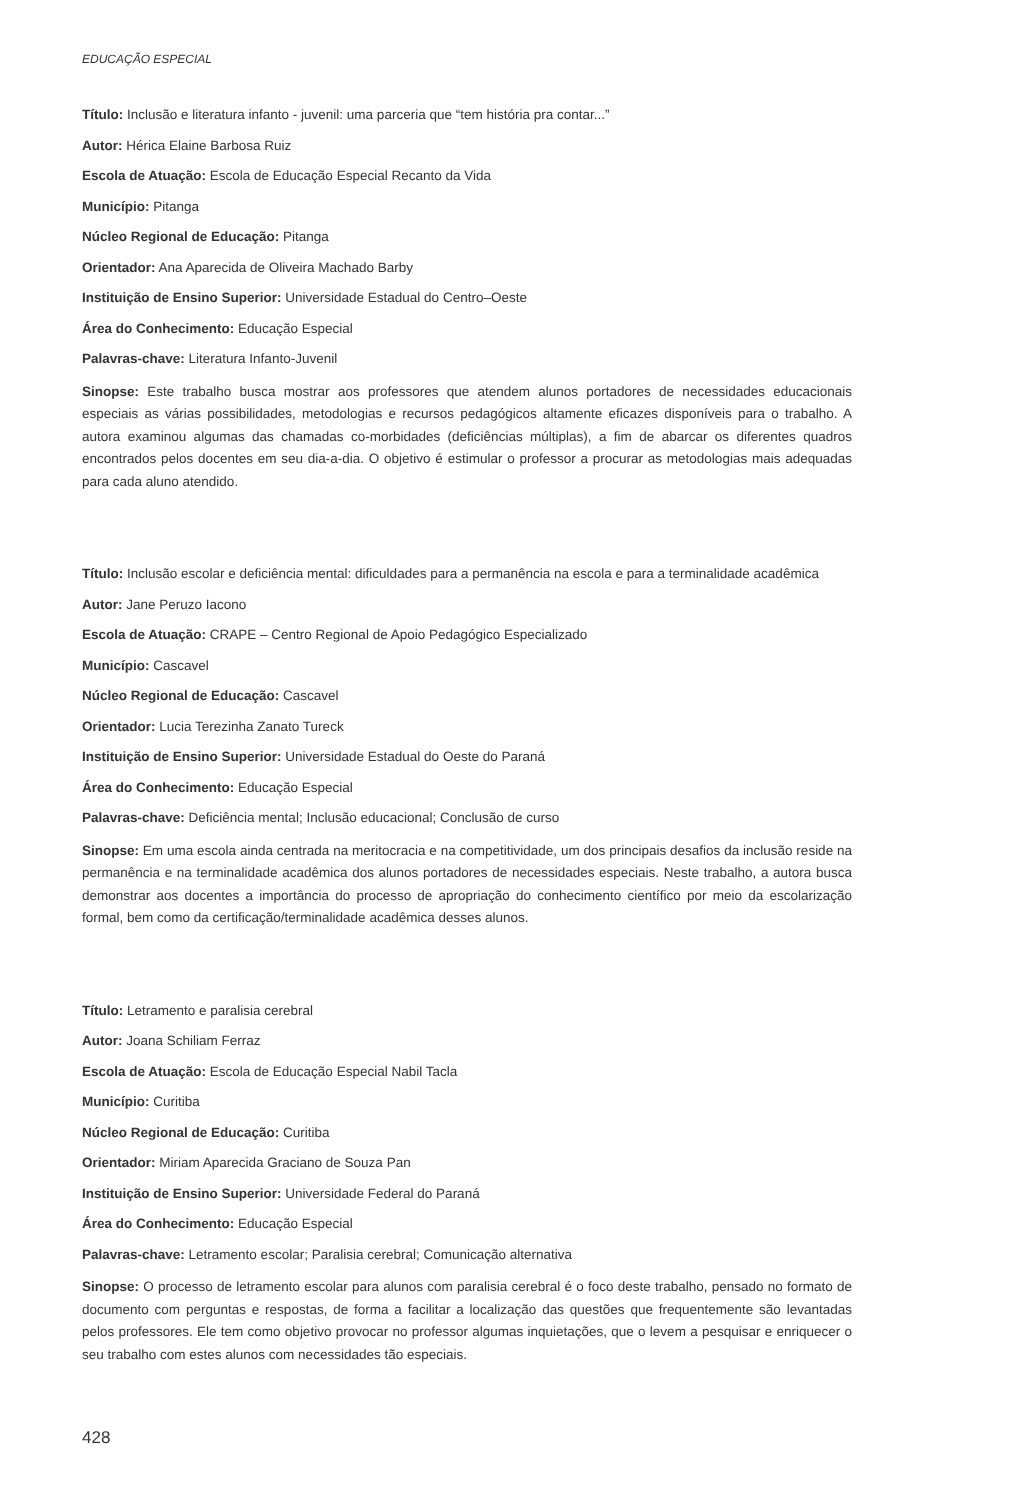EDUCAÇÃO ESPECIAL
Título: Inclusão e literatura infanto - juvenil: uma parceria que “tem história pra contar...”
Autor: Hérica Elaine Barbosa Ruiz
Escola de Atuação: Escola de Educação Especial Recanto da Vida
Município: Pitanga
Núcleo Regional de Educação: Pitanga
Orientador: Ana Aparecida de Oliveira Machado Barby
Instituição de Ensino Superior: Universidade Estadual do Centro–Oeste
Área do Conhecimento: Educação Especial
Palavras-chave: Literatura Infanto-Juvenil
Sinopse: Este trabalho busca mostrar aos professores que atendem alunos portadores de necessidades educacionais especiais as várias possibilidades, metodologias e recursos pedagógicos altamente eficazes disponíveis para o trabalho. A autora examinou algumas das chamadas co-morbidades (deficiências múltiplas), a fim de abarcar os diferentes quadros encontrados pelos docentes em seu dia-a-dia. O objetivo é estimular o professor a procurar as metodologias mais adequadas para cada aluno atendido.
Título: Inclusão escolar e deficiência mental: dificuldades para a permanência na escola e para a terminalidade acadêmica
Autor: Jane Peruzo Iacono
Escola de Atuação: CRAPE – Centro Regional de Apoio Pedagógico Especializado
Município: Cascavel
Núcleo Regional de Educação: Cascavel
Orientador: Lucia Terezinha Zanato Tureck
Instituição de Ensino Superior: Universidade Estadual do Oeste do Paraná
Área do Conhecimento: Educação Especial
Palavras-chave: Deficiência mental; Inclusão educacional; Conclusão de curso
Sinopse: Em uma escola ainda centrada na meritocracia e na competitividade, um dos principais desafios da inclusão reside na permanência e na terminalidade acadêmica dos alunos portadores de necessidades especiais. Neste trabalho, a autora busca demonstrar aos docentes a importância do processo de apropriação do conhecimento científico por meio da escolarização formal, bem como da certificação/terminalidade acadêmica desses alunos.
Título: Letramento e paralisia cerebral
Autor: Joana Schiliam Ferraz
Escola de Atuação: Escola de Educação Especial Nabil Tacla
Município: Curitiba
Núcleo Regional de Educação: Curitiba
Orientador: Miriam Aparecida Graciano de Souza Pan
Instituição de Ensino Superior: Universidade Federal do Paraná
Área do Conhecimento: Educação Especial
Palavras-chave: Letramento escolar; Paralisia cerebral; Comunicação alternativa
Sinopse: O processo de letramento escolar para alunos com paralisia cerebral é o foco deste trabalho, pensado no formato de documento com perguntas e respostas, de forma a facilitar a localização das questões que frequentemente são levantadas pelos professores. Ele tem como objetivo provocar no professor algumas inquietações, que o levem a pesquisar e enriquecer o seu trabalho com estes alunos com necessidades tão especiais.
428